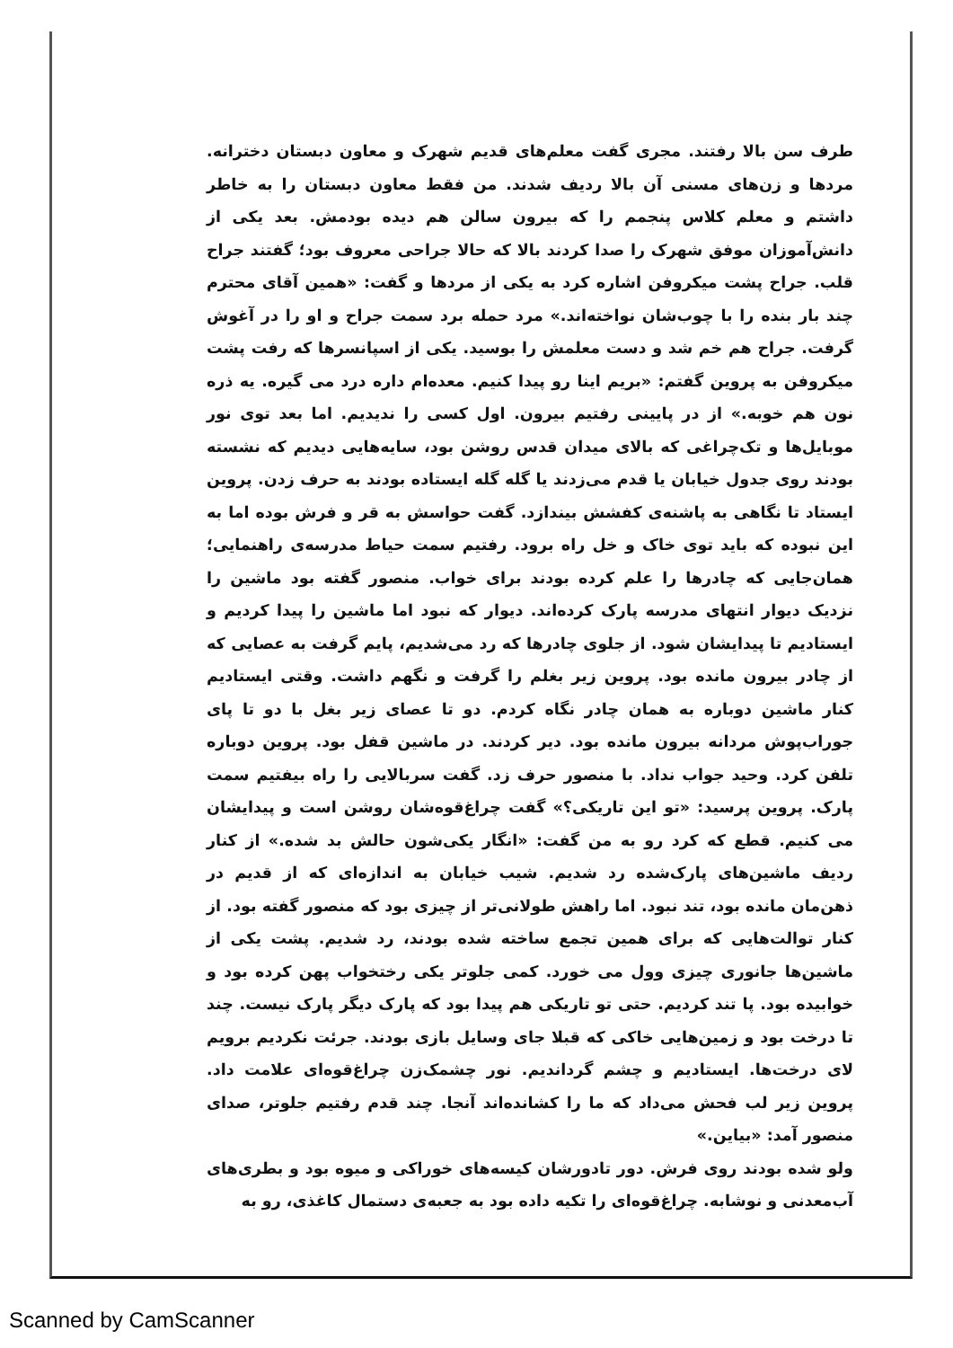طرف سن بالا رفتند. مجری گفت معلم‌های قدیم شهرک و معاون دبستان دخترانه. مردها و زن‌های مسنی آن بالا ردیف شدند. من فقط معاون دبستان را به خاطر داشتم و معلم کلاس پنجمم را که بیرون سالن هم دیده بودمش. بعد یکی از دانش‌آموزان موفق شهرک را صدا کردند بالا که حالا جراحی معروف بود؛ گفتند جراح قلب. جراح پشت میکروفن اشاره کرد به یکی از مردها و گفت: «همین آقای محترم چند بار بنده را با چوب‌شان نواخته‌اند.» مرد حمله برد سمت جراح و او را در آغوش گرفت. جراح هم خم شد و دست معلمش را بوسید. یکی از اسپانسرها که رفت پشت میکروفن به پروین گفتم: «بریم اینا رو پیدا کنیم. معده‌ام داره درد می گیره. یه ذره نون هم خوبه.» از در پایینی رفتیم بیرون. اول کسی را ندیدیم. اما بعد توی نور موبایل‌ها و تک‌چراغی که بالای میدان قدس روشن بود، سایه‌هایی دیدیم که نشسته بودند روی جدول خیابان یا قدم می‌زدند یا گله گله ایستاده بودند به حرف زدن. پروین ایستاد تا نگاهی به پاشنه‌ی کفشش بیندازد. گفت حواسش به قر و فرش بوده اما به این نبوده که باید توی خاک و خل راه برود. رفتیم سمت حیاط مدرسه‌ی راهنمایی؛ همان‌جایی که چادرها را علم کرده بودند برای خواب. منصور گفته بود ماشین را نزدیک دیوار انتهای مدرسه پارک کرده‌اند. دیوار که نبود اما ماشین را پیدا کردیم و ایستادیم تا پیدایشان شود. از جلوی چادرها که رد می‌شدیم، پایم گرفت به عصایی که از چادر بیرون مانده بود. پروین زیر بغلم را گرفت و نگهم داشت. وقتی ایستادیم کنار ماشین دوباره به همان چادر نگاه کردم. دو تا عصای زیر بغل با دو تا پای جوراب‌پوش مردانه بیرون مانده بود. دیر کردند. در ماشین قفل بود. پروین دوباره تلفن کرد. وحید جواب نداد. با منصور حرف زد. گفت سربالایی را راه بیفتیم سمت پارک. پروین پرسید: «تو این تاریکی؟» گفت چراغ‌قوه‌شان روشن است و پیدایشان می کنیم. قطع که کرد رو به من گفت: «انگار یکی‌شون حالش بد شده.» از کنار ردیف ماشین‌های پارک‌شده رد شدیم. شیب خیابان به اندازه‌ای که از قدیم در ذهن‌مان مانده بود، تند نبود. اما راهش طولانی‌تر از چیزی بود که منصور گفته بود. از کنار توالت‌هایی که برای همین تجمع ساخته شده بودند، رد شدیم. پشت یکی از ماشین‌ها جانوری چیزی وول می خورد. کمی جلوتر یکی رختخواب پهن کرده بود و خوابیده بود. پا تند کردیم. حتی تو تاریکی هم پیدا بود که پارک دیگر پارک نیست. چند تا درخت بود و زمین‌هایی خاکی که قبلا جای وسایل بازی بودند. جرئت نکردیم برویم لای درخت‌ها. ایستادیم و چشم گرداندیم. نور چشمک‌زن چراغ‌قوه‌ای علامت داد. پروین زیر لب فحش می‌داد که ما را کشانده‌اند آنجا. چند قدم رفتیم جلوتر، صدای منصور آمد: «بیاین.»
ولو شده بودند روی فرش. دور تادورشان کیسه‌های خوراکی و میوه بود و بطری‌های آب‌معدنی و نوشابه. چراغ‌قوه‌ای را تکیه داده بود به جعبه‌ی دستمال کاغذی، رو به
Scanned by CamScanner